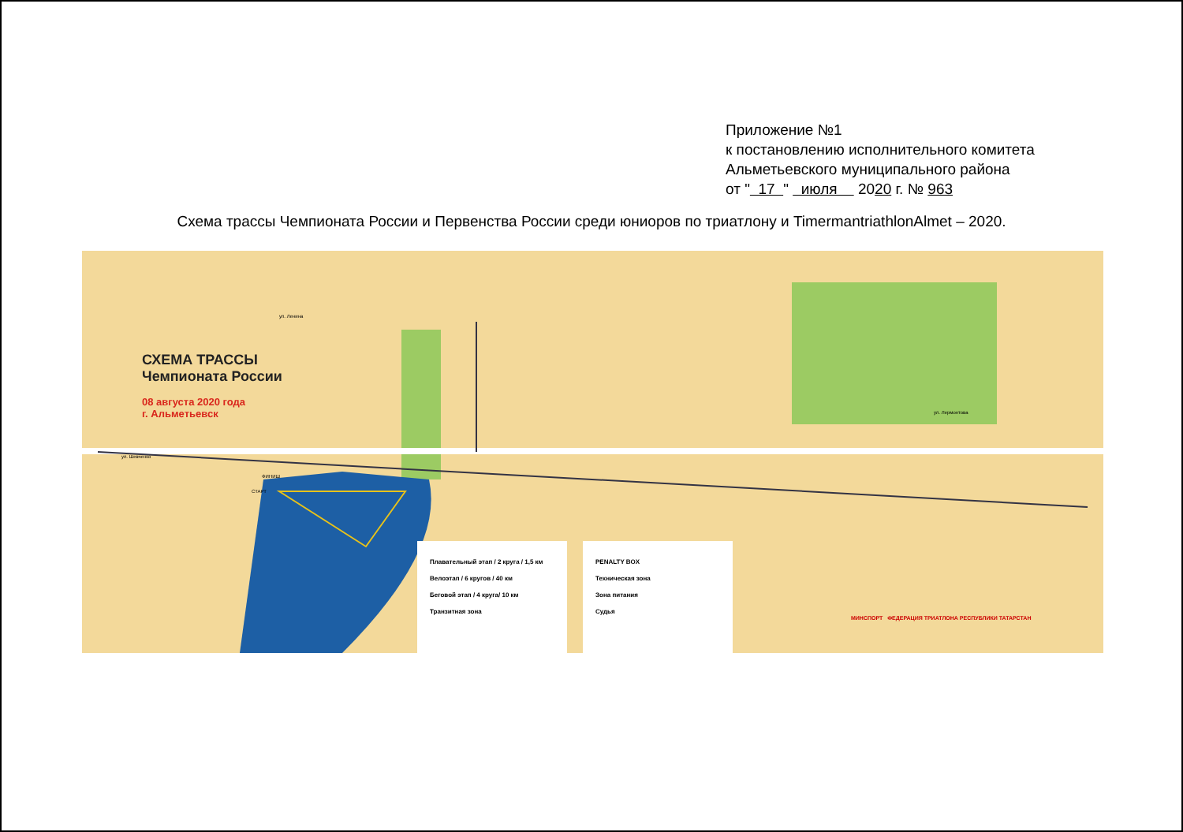Приложение №1
к постановлению исполнительного комитета
Альметьевского муниципального района
от " 17 " июля 2020 г. № 963
Схема трассы Чемпионата России и Первенства России среди юниоров по триатлону и TimermantriathlonAlmet – 2020.
СХЕМА ТРАССЫ
Чемпионата России
08 августа 2020 года
г. Альметьевск
Плавательный этап / 2 круга / 1,5 км
Велоэтап / 6 кругов / 40 км
Беговой этап / 4 круга/ 10 км
Транзитная зона
PENALTY BOX
Техническая зона
Зона питания
Судья
МИНСПОРТ ФЕДЕРАЦИЯ ТРИАТЛОНА РЕСПУБЛИКИ ТАТАРСТАН
ул. Ленина
ул. Лермонтова
ул. Шевченко
СТАРТ
ФИНИШ